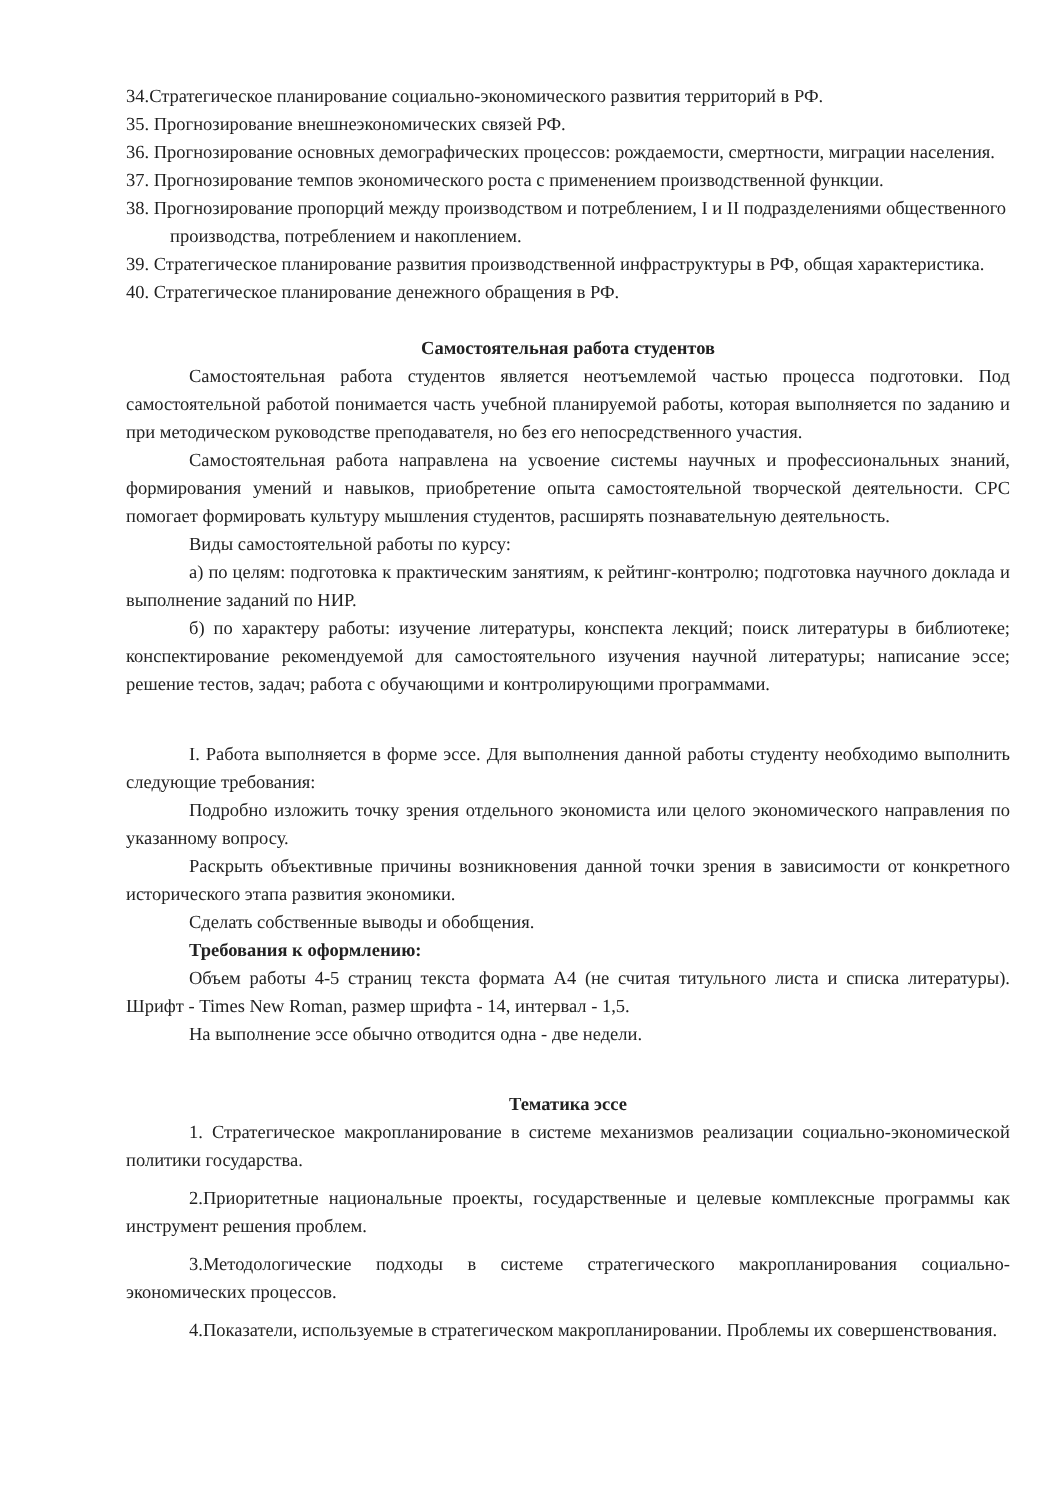34.Стратегическое планирование социально-экономического развития территорий в РФ.
35. Прогнозирование внешнеэкономических связей РФ.
36. Прогнозирование основных демографических процессов: рождаемости, смертности, миграции населения.
37. Прогнозирование темпов экономического роста с применением производственной функции.
38. Прогнозирование пропорций между производством и потреблением, I и II подразделениями общественного производства, потреблением и накоплением.
39. Стратегическое планирование развития производственной инфраструктуры в РФ, общая характеристика.
40. Стратегическое планирование денежного обращения в РФ.
Самостоятельная работа студентов
Самостоятельная работа студентов является неотъемлемой частью процесса подготовки. Под самостоятельной работой понимается часть учебной планируемой работы, которая выполняется по заданию и при методическом руководстве преподавателя, но без его непосредственного участия.
Самостоятельная работа направлена на усвоение системы научных и профессиональных знаний, формирования умений и навыков, приобретение опыта самостоятельной творческой деятельности. СРС помогает формировать культуру мышления студентов, расширять познавательную деятельность.
Виды самостоятельной работы по курсу:
а) по целям: подготовка к практическим занятиям, к рейтинг-контролю; подготовка научного доклада и выполнение заданий по НИР.
б) по характеру работы: изучение литературы, конспекта лекций; поиск литературы в библиотеке; конспектирование рекомендуемой для самостоятельного изучения научной литературы; написание эссе; решение тестов, задач; работа с обучающими и контролирующими программами.
I. Работа выполняется в форме эссе. Для выполнения данной работы студенту необходимо выполнить следующие требования:
Подробно изложить точку зрения отдельного экономиста или целого экономического направления по указанному вопросу.
Раскрыть объективные причины возникновения данной точки зрения в зависимости от конкретного исторического этапа развития экономики.
Сделать собственные выводы и обобщения.
Требования к оформлению:
Объем работы 4-5 страниц текста формата А4 (не считая титульного листа и списка литературы). Шрифт - Times New Roman, размер шрифта - 14, интервал - 1,5.
На выполнение эссе обычно отводится одна - две недели.
Тематика эссе
1. Стратегическое макропланирование в системе механизмов реализации социально-экономической политики государства.
2.Приоритетные национальные проекты, государственные и целевые комплексные программы как инструмент решения проблем.
3.Методологические подходы в системе стратегического макропланирования социально-экономических процессов.
4.Показатели, используемые в стратегическом макропланировании. Проблемы их совершенствования.